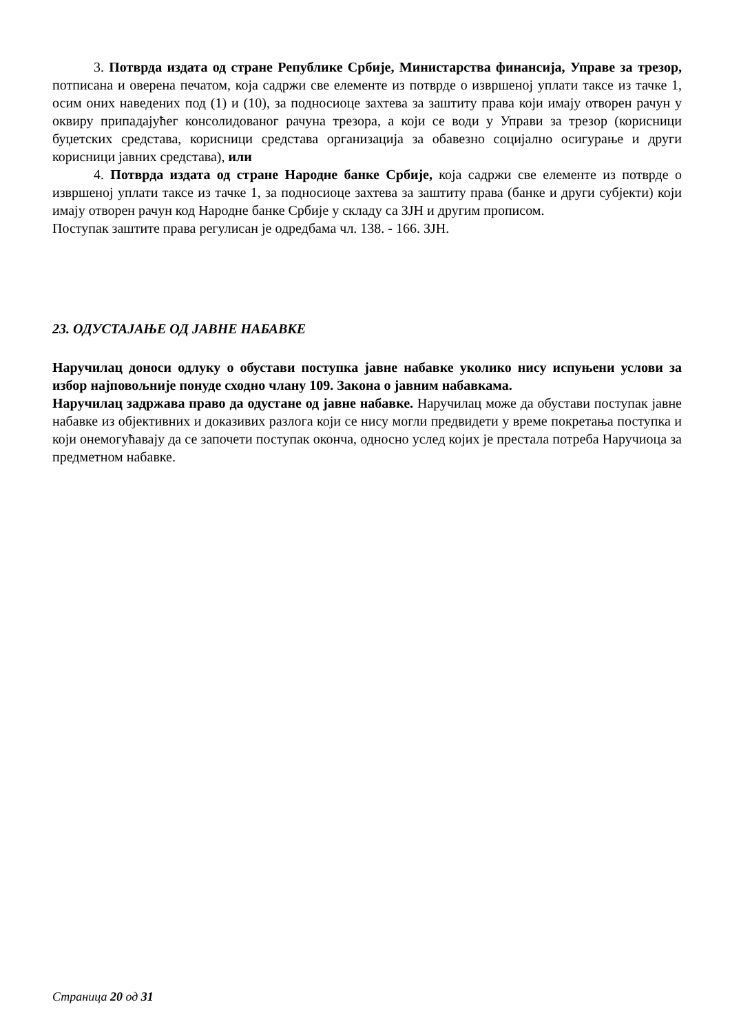3. Потврда издата од стране Републике Србије, Министарства финансија, Управе за трезор, потписана и оверена печатом, која садржи све елементе из потврде о извршеној уплати таксе из тачке 1, осим оних наведених под (1) и (10), за подносиоце захтева за заштиту права који имају отворен рачун у оквиру припадајућег консолидованог рачуна трезора, а који се води у Управи за трезор (корисници буџетских средстава, корисници средстава организација за обавезно социјално осигурање и други корисници јавних средстава), или
4. Потврда издата од стране Народне банке Србије, која садржи све елементе из потврде о извршеној уплати таксе из тачке 1, за подносиоце захтева за заштиту права (банке и други субјекти) који имају отворен рачун код Народне банке Србије у складу са ЗЈН и другим прописом.
Поступак заштите права регулисан је одредбама чл. 138. - 166. ЗЈН.
23. ОДУСТАЈАЊЕ ОД ЈАВНЕ НАБАВКЕ
Наручилац доноси одлуку о обустави поступка јавне набавке уколико нису испуњени услови за избор најповољније понуде сходно члану 109. Закона о јавним набавкама.
Наручилац задржава право да одустане од јавне набавке. Наручилац може да обустави поступак јавне набавке из објективних и доказивих разлога који се нису могли предвидети у време покретања поступка и који онемогућавају да се започети поступак оконча, односно услед којих је престала потреба Наручиоца за предметном набавке.
Страница 20 од 31